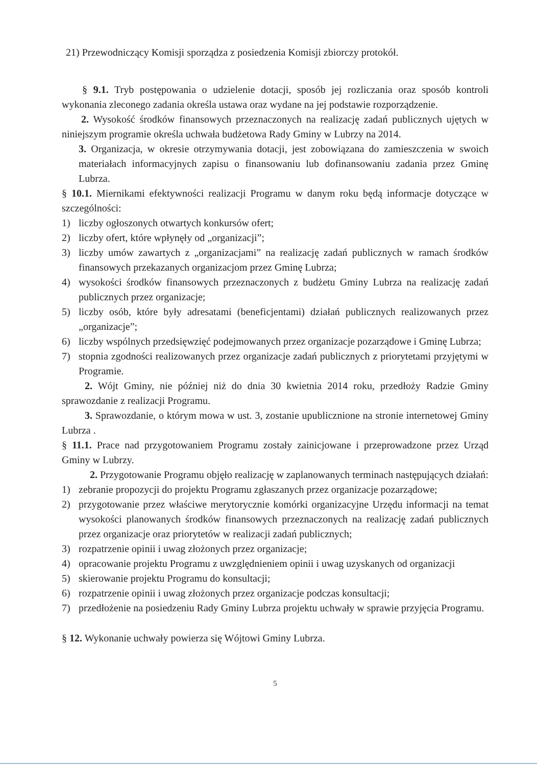21) Przewodniczący Komisji sporządza z posiedzenia Komisji zbiorczy protokół.
§ 9.1. Tryb postępowania o udzielenie dotacji, sposób jej rozliczania oraz sposób kontroli wykonania zleconego zadania określa ustawa oraz wydane na jej podstawie rozporządzenie.
2. Wysokość środków finansowych przeznaczonych na realizację zadań publicznych ujętych w niniejszym programie określa uchwała budżetowa Rady Gminy w Lubrzy na 2014.
3. Organizacja, w okresie otrzymywania dotacji, jest zobowiązana do zamieszczenia w swoich materiałach informacyjnych zapisu o finansowaniu lub dofinansowaniu zadania przez Gminę Lubrza.
§ 10.1. Miernikami efektywności realizacji Programu w danym roku będą informacje dotyczące w szczególności:
1) liczby ogłoszonych otwartych konkursów ofert;
2) liczby ofert, które wpłynęły od „organizacji”;
3) liczby umów zawartych z „organizacjami” na realizację zadań publicznych w ramach środków finansowych przekazanych organizacjom przez Gminę Lubrza;
4) wysokości środków finansowych przeznaczonych z budżetu Gminy Lubrza na realizację zadań publicznych przez organizacje;
5) liczby osób, które były adresatami (beneficjentami) działań publicznych realizowanych przez „organizacje”;
6) liczby wspólnych przedsięwzięć podejmowanych przez organizacje pozarządowe i Gminę Lubrza;
7) stopnia zgodności realizowanych przez organizacje zadań publicznych z priorytetami przyjętymi w Programie.
2. Wójt Gminy, nie później niż do dnia 30 kwietnia 2014 roku, przedłoży Radzie Gminy sprawozdanie z realizacji Programu.
3. Sprawozdanie, o którym mowa w ust. 3, zostanie upublicznione na stronie internetowej Gminy Lubrza .
§ 11.1. Prace nad przygotowaniem Programu zostały zainicjowane i przeprowadzone przez Urząd Gminy w Lubrzy.
2. Przygotowanie Programu objęło realizację w zaplanowanych terminach następujących działań:
1) zebranie propozycji do projektu Programu zgłaszanych przez organizacje pozarządowe;
2) przygotowanie przez właściwe merytorycznie komórki organizacyjne Urzędu informacji na temat wysokości planowanych środków finansowych przeznaczonych na realizację zadań publicznych przez organizacje oraz priorytetów w realizacji zadań publicznych;
3) rozpatrzenie opinii i uwag złożonych przez organizacje;
4) opracowanie projektu Programu z uwzględnieniem opinii i uwag uzyskanych od organizacji
5) skierowanie projektu Programu do konsultacji;
6) rozpatrzenie opinii i uwag złożonych przez organizacje podczas konsultacji;
7) przedłożenie na posiedzeniu Rady Gminy Lubrza projektu uchwały w sprawie przyjęcia Programu.
§ 12. Wykonanie uchwały powierza się Wójtowi Gminy Lubrza.
5